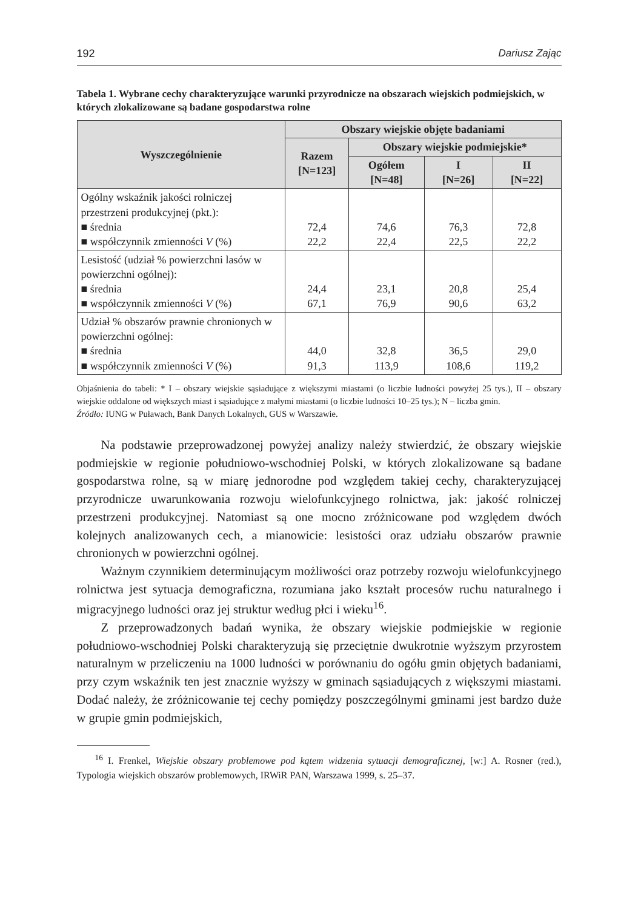192 Dariusz Zając
Tabela 1. Wybrane cechy charakteryzujące warunki przyrodnicze na obszarach wiejskich podmiejskich, w których zlokalizowane są badane gospodarstwa rolne
| Wyszczególnienie | Obszary wiejskie objęte badaniami | | | |
| --- | --- | --- | --- | --- |
| | Razem [N=123] | Obszary wiejskie podmiejskie* | | |
| | | Ogółem [N=48] | I [N=26] | II [N=22] |
| Ogólny wskaźnik jakości rolniczej przestrzeni produkcyjnej (pkt.): ■ średnia ■ współczynnik zmienności V (%) | 72,4 22,2 | 74,6 22,4 | 76,3 22,5 | 72,8 22,2 |
| Lesistość (udział % powierzchni lasów w powierzchni ogólnej): ■ średnia ■ współczynnik zmienności V (%) | 24,4 67,1 | 23,1 76,9 | 20,8 90,6 | 25,4 63,2 |
| Udział % obszarów prawnie chronionych w powierzchni ogólnej: ■ średnia ■ współczynnik zmienności V (%) | 44,0 91,3 | 32,8 113,9 | 36,5 108,6 | 29,0 119,2 |
Objaśnienia do tabeli: * I – obszary wiejskie sąsiadujące z większymi miastami (o liczbie ludności powyżej 25 tys.), II – obszary wiejskie oddalone od większych miast i sąsiadujące z małymi miastami (o liczbie ludności 10–25 tys.); N – liczba gmin.
Źródło: IUNG w Puławach, Bank Danych Lokalnych, GUS w Warszawie.
Na podstawie przeprowadzonej powyżej analizy należy stwierdzić, że obszary wiejskie podmiejskie w regionie południowo-wschodniej Polski, w których zlokalizowane są badane gospodarstwa rolne, są w miarę jednorodne pod względem takiej cechy, charakteryzującej przyrodnicze uwarunkowania rozwoju wielofunkcyjnego rolnictwa, jak: jakość rolniczej przestrzeni produkcyjnej. Natomiast są one mocno zróżnicowane pod względem dwóch kolejnych analizowanych cech, a mianowicie: lesistości oraz udziału obszarów prawnie chronionych w powierzchni ogólnej.
Ważnym czynnikiem determinującym możliwości oraz potrzeby rozwoju wielofunkcyjnego rolnictwa jest sytuacja demograficzna, rozumiana jako kształt procesów ruchu naturalnego i migracyjnego ludności oraz jej struktur według płci i wieku<sup>16</sup>.
Z przeprowadzonych badań wynika, że obszary wiejskie podmiejskie w regionie południowo-wschodniej Polski charakteryzują się przeciętnie dwukrotnie wyższym przyrostem naturalnym w przeliczeniu na 1000 ludności w porównaniu do ogółu gmin objętych badaniami, przy czym wskaźnik ten jest znacznie wyższy w gminach sąsiadujących z większymi miastami. Dodać należy, że zróżnicowanie tej cechy pomiędzy poszczególnymi gminami jest bardzo duże w grupie gmin podmiejskich,
<sup>16</sup> I. Frenkel, Wiejskie obszary problemowe pod kątem widzenia sytuacji demograficznej, [w:] A. Rosner (red.), Typologia wiejskich obszarów problemowych, IRWiR PAN, Warszawa 1999, s. 25–37.